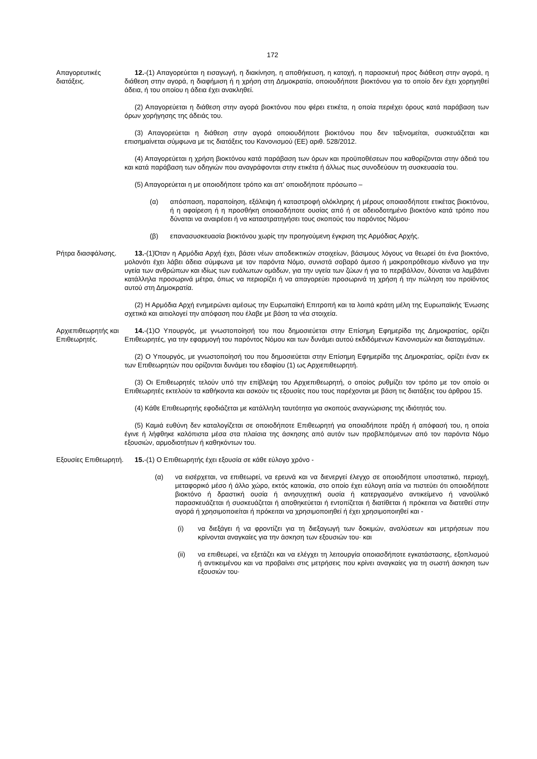172
Απαγορευτικές διατάξεις.
12.-(1) Απαγορεύεται η εισαγωγή, η διακίνηση, η αποθήκευση, η κατοχή, η παρασκευή προς διάθεση στην αγορά, η διάθεση στην αγορά, η διαφήμιση ή η χρήση στη Δημοκρατία, οποιουδήποτε βιοκτόνου για το οποίο δεν έχει χορηγηθεί άδεια, ή του οποίου η άδεια έχει ανακληθεί.
(2) Απαγορεύεται η διάθεση στην αγορά βιοκτόνου που φέρει ετικέτα, η οποία περιέχει όρους κατά παράβαση των όρων χορήγησης της άδειάς του.
(3) Απαγορεύεται η διάθεση στην αγορά οποιουδήποτε βιοκτόνου που δεν ταξινομείται, συσκευάζεται και επισημαίνεται σύμφωνα με τις διατάξεις του Κανονισμού (ΕΕ) αριθ. 528/2012.
(4) Απαγορεύεται η χρήση βιοκτόνου κατά παράβαση των όρων και προϋποθέσεων που καθορίζονται στην άδειά του και κατά παράβαση των οδηγιών που αναγράφονται στην ετικέτα ή άλλως πως συνοδεύουν τη συσκευασία του.
(5) Απαγορεύεται η με οποιοδήποτε τρόπο και απ' οποιοδήποτε πρόσωπο –
(α) απόσπαση, παραποίηση, εξάλειψη ή καταστροφή ολόκληρης ή μέρους οποιασδήποτε ετικέτας βιοκτόνου, ή η αφαίρεση ή η προσθήκη οποιασδήποτε ουσίας από ή σε αδειοδοτημένο βιοκτόνο κατά τρόπο που δύναται να αναιρέσει ή να καταστρατηγήσει τους σκοπούς του παρόντος Νόμου·
(β) επανασυσκευασία βιοκτόνου χωρίς την προηγούμενη έγκριση της Αρμόδιας Αρχής.
Ρήτρα διασφάλισης.
13.-(1)Όταν η Αρμόδια Αρχή έχει, βάσει νέων αποδεικτικών στοιχείων, βάσιμους λόγους να θεωρεί ότι ένα βιοκτόνο, μολονότι έχει λάβει άδεια σύμφωνα με τον παρόντα Νόμο, συνιστά σοβαρό άμεσο ή μακροπρόθεσμο κίνδυνο για την υγεία των ανθρώπων και ιδίως των ευάλωτων ομάδων, για την υγεία των ζώων ή για το περιβάλλον, δύναται να λαμβάνει κατάλληλα προσωρινά μέτρα, όπως να περιορίζει ή να απαγορεύει προσωρινά τη χρήση ή την πώληση του προϊόντος αυτού στη Δημοκρατία.
(2) Η Αρμόδια Αρχή ενημερώνει αμέσως την Ευρωπαϊκή Επιτροπή και τα λοιπά κράτη μέλη της Ευρωπαϊκής Ένωσης σχετικά και αιτιολογεί την απόφαση που έλαβε με βάση τα νέα στοιχεία.
Αρχιεπιθεωρητής και Επιθεωρητές.
14.-(1)Ο Υπουργός, με γνωστοποίησή του που δημοσιεύεται στην Επίσημη Εφημερίδα της Δημοκρατίας, ορίζει Επιθεωρητές, για την εφαρμογή του παρόντος Νόμου και των δυνάμει αυτού εκδιδόμενων Κανονισμών και διαταγμάτων.
(2) Ο Υπουργός, με γνωστοποίησή του που δημοσιεύεται στην Επίσημη Εφημερίδα της Δημοκρατίας, ορίζει έναν εκ των Επιθεωρητών που ορίζονται δυνάμει του εδαφίου (1) ως Αρχιεπιθεωρητή.
(3) Οι Επιθεωρητές τελούν υπό την επίβλεψη του Αρχιεπιθεωρητή, ο οποίος ρυθμίζει τον τρόπο με τον οποίο οι Επιθεωρητές εκτελούν τα καθήκοντα και ασκούν τις εξουσίες που τους παρέχονται με βάση τις διατάξεις του άρθρου 15.
(4) Κάθε Επιθεωρητής εφοδιάζεται με κατάλληλη ταυτότητα για σκοπούς αναγνώρισης της ιδιότητάς του.
(5) Καμιά ευθύνη δεν καταλογίζεται σε οποιοδήποτε Επιθεωρητή για οποιαδήποτε πράξη ή απόφασή του, η οποία έγινε ή λήφθηκε καλόπιστα μέσα στα πλαίσια της άσκησης από αυτόν των προβλεπόμενων από τον παρόντα Νόμο εξουσιών, αρμοδιοτήτων ή καθηκόντων του.
Εξουσίες Επιθεωρητή.
15.-(1) Ο Επιθεωρητής έχει εξουσία σε κάθε εύλογο χρόνο -
(α) να εισέρχεται, να επιθεωρεί, να ερευνά και να διενεργεί έλεγχο σε οποιοδήποτε υποστατικό, περιοχή, μεταφορικό μέσο ή άλλο χώρο, εκτός κατοικία, στο οποίο έχει εύλογη αιτία να πιστεύει ότι οποιοδήποτε βιοκτόνο ή δραστική ουσία ή ανησυχητική ουσία ή κατεργασμένο αντικείμενο ή νανοϋλικό παρασκευάζεται ή συσκευάζεται ή αποθηκεύεται ή εντοπίζεται ή διατίθεται ή πρόκειται να διατεθεί στην αγορά ή χρησιμοποιείται ή πρόκειται να χρησιμοποιηθεί ή έχει χρησιμοποιηθεί και -
(i) να διεξάγει ή να φροντίζει για τη διεξαγωγή των δοκιμών, αναλύσεων και μετρήσεων που κρίνονται αναγκαίες για την άσκηση των εξουσιών του· και
(ii) να επιθεωρεί, να εξετάζει και να ελέγχει τη λειτουργία οποιασδήποτε εγκατάστασης, εξοπλισμού ή αντικειμένου και να προβαίνει στις μετρήσεις που κρίνει αναγκαίες για τη σωστή άσκηση των εξουσιών του·